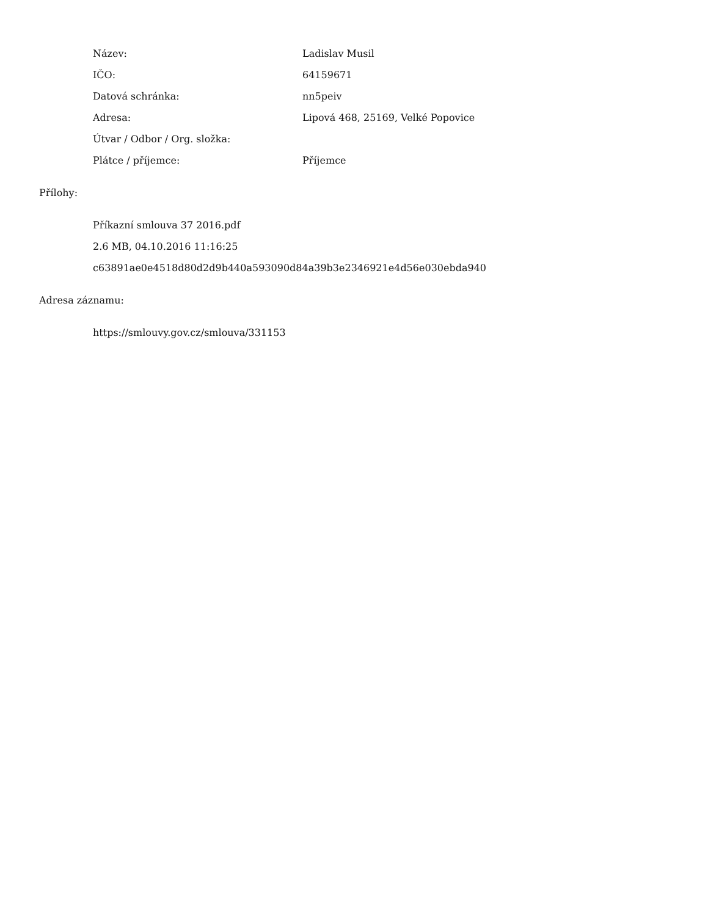| Název: | Ladislav Musil |
| IČO: | 64159671 |
| Datová schránka: | nn5peiv |
| Adresa: | Lipová 468, 25169, Velké Popovice |
| Útvar / Odbor / Org. složka: | |
| Plátce / příjemce: | Příjemce |
Přílohy:
Příkazní smlouva 37 2016.pdf
2.6 MB, 04.10.2016 11:16:25
c63891ae0e4518d80d2d9b440a593090d84a39b3e2346921e4d56e030ebda940
Adresa záznamu:
https://smlouvy.gov.cz/smlouva/331153